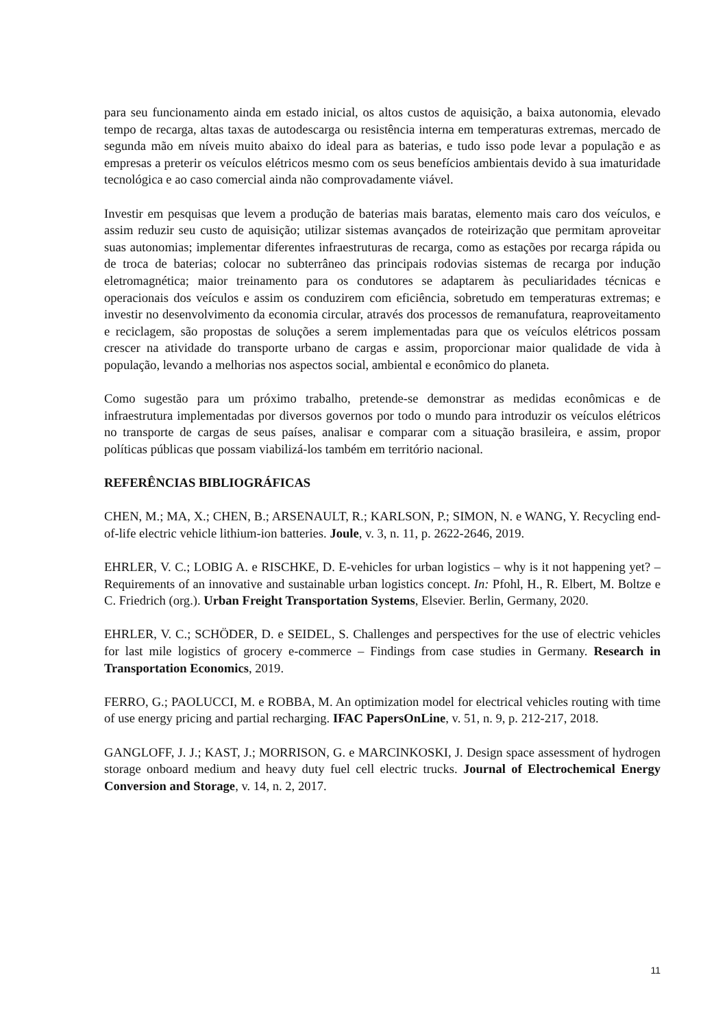para seu funcionamento ainda em estado inicial, os altos custos de aquisição, a baixa autonomia, elevado tempo de recarga, altas taxas de autodescarga ou resistência interna em temperaturas extremas, mercado de segunda mão em níveis muito abaixo do ideal para as baterias, e tudo isso pode levar a população e as empresas a preterir os veículos elétricos mesmo com os seus benefícios ambientais devido à sua imaturidade tecnológica e ao caso comercial ainda não comprovadamente viável.
Investir em pesquisas que levem a produção de baterias mais baratas, elemento mais caro dos veículos, e assim reduzir seu custo de aquisição; utilizar sistemas avançados de roteirização que permitam aproveitar suas autonomias; implementar diferentes infraestruturas de recarga, como as estações por recarga rápida ou de troca de baterias; colocar no subterrâneo das principais rodovias sistemas de recarga por indução eletromagnética; maior treinamento para os condutores se adaptarem às peculiaridades técnicas e operacionais dos veículos e assim os conduzirem com eficiência, sobretudo em temperaturas extremas; e investir no desenvolvimento da economia circular, através dos processos de remanufatura, reaproveitamento e reciclagem, são propostas de soluções a serem implementadas para que os veículos elétricos possam crescer na atividade do transporte urbano de cargas e assim, proporcionar maior qualidade de vida à população, levando a melhorias nos aspectos social, ambiental e econômico do planeta.
Como sugestão para um próximo trabalho, pretende-se demonstrar as medidas econômicas e de infraestrutura implementadas por diversos governos por todo o mundo para introduzir os veículos elétricos no transporte de cargas de seus países, analisar e comparar com a situação brasileira, e assim, propor políticas públicas que possam viabilizá-los também em território nacional.
REFERÊNCIAS BIBLIOGRÁFICAS
CHEN, M.; MA, X.; CHEN, B.; ARSENAULT, R.; KARLSON, P.; SIMON, N. e WANG, Y. Recycling end-of-life electric vehicle lithium-ion batteries. Joule, v. 3, n. 11, p. 2622-2646, 2019.
EHRLER, V. C.; LOBIG A. e RISCHKE, D. E-vehicles for urban logistics – why is it not happening yet? – Requirements of an innovative and sustainable urban logistics concept. In: Pfohl, H., R. Elbert, M. Boltze e C. Friedrich (org.). Urban Freight Transportation Systems, Elsevier. Berlin, Germany, 2020.
EHRLER, V. C.; SCHÖDER, D. e SEIDEL, S. Challenges and perspectives for the use of electric vehicles for last mile logistics of grocery e-commerce – Findings from case studies in Germany. Research in Transportation Economics, 2019.
FERRO, G.; PAOLUCCI, M. e ROBBA, M. An optimization model for electrical vehicles routing with time of use energy pricing and partial recharging. IFAC PapersOnLine, v. 51, n. 9, p. 212-217, 2018.
GANGLOFF, J. J.; KAST, J.; MORRISON, G. e MARCINKOSKI, J. Design space assessment of hydrogen storage onboard medium and heavy duty fuel cell electric trucks. Journal of Electrochemical Energy Conversion and Storage, v. 14, n. 2, 2017.
11